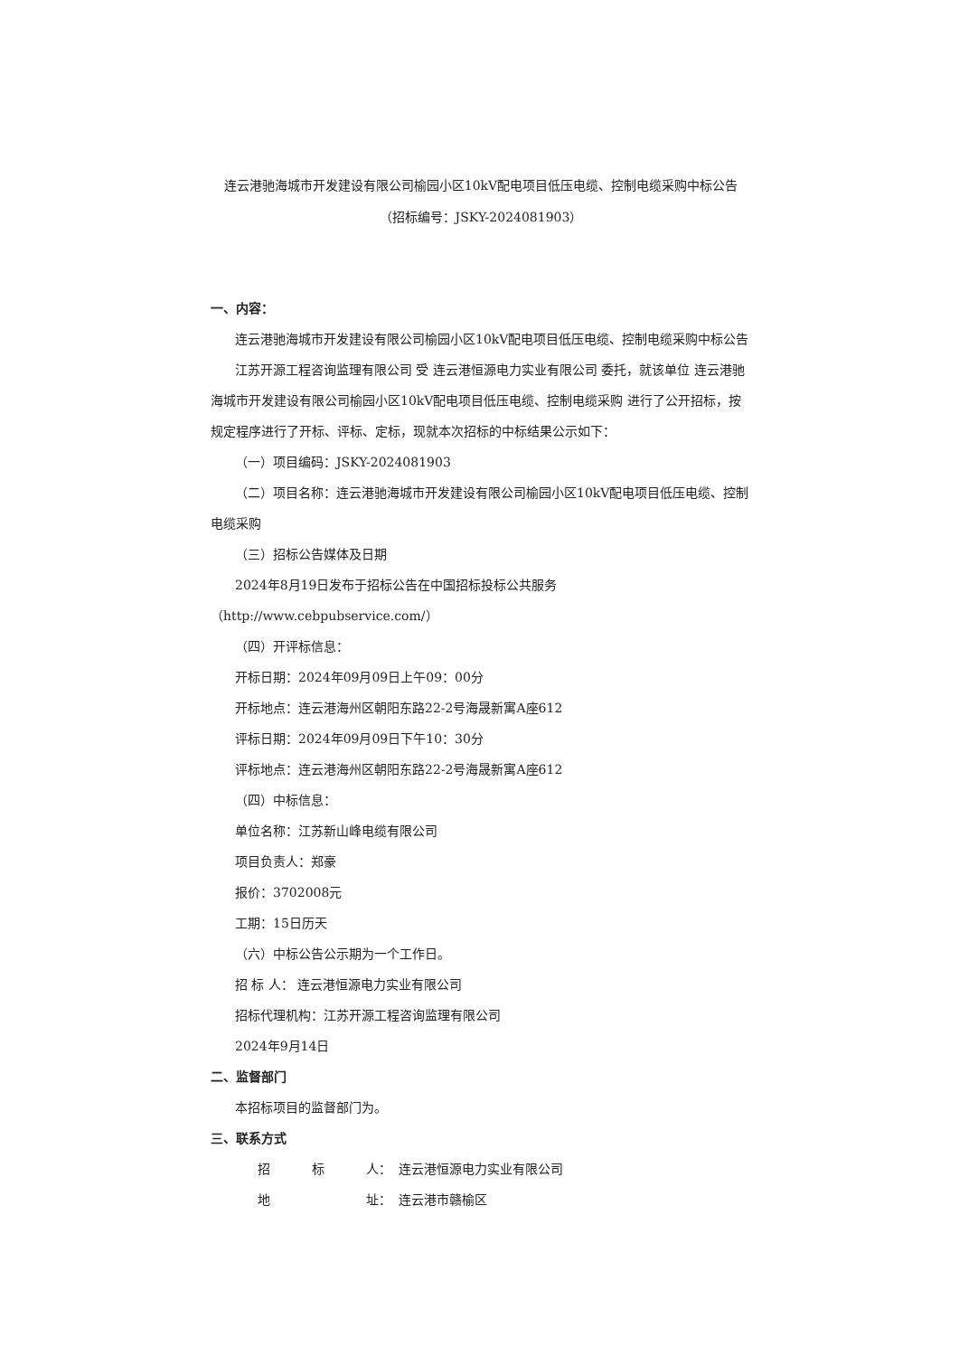连云港驰海城市开发建设有限公司榆园小区10kV配电项目低压电缆、控制电缆采购中标公告
（招标编号：JSKY-2024081903）
一、内容：
连云港驰海城市开发建设有限公司榆园小区10kV配电项目低压电缆、控制电缆采购中标公告
江苏开源工程咨询监理有限公司 受 连云港恒源电力实业有限公司 委托，就该单位 连云港驰海城市开发建设有限公司榆园小区10kV配电项目低压电缆、控制电缆采购 进行了公开招标，按规定程序进行了开标、评标、定标，现就本次招标的中标结果公示如下：
（一）项目编码：JSKY-2024081903
（二）项目名称：连云港驰海城市开发建设有限公司榆园小区10kV配电项目低压电缆、控制电缆采购
（三）招标公告媒体及日期
2024年8月19日发布于招标公告在中国招标投标公共服务（http://www.cebpubservice.com/）
（四）开评标信息：
开标日期：2024年09月09日上午09：00分
开标地点：连云港海州区朝阳东路22-2号海晟新寓A座612
评标日期：2024年09月09日下午10：30分
评标地点：连云港海州区朝阳东路22-2号海晟新寓A座612
（四）中标信息：
单位名称：江苏新山峰电缆有限公司
项目负责人：郑豪
报价：3702008元
工期：15日历天
（六）中标公告公示期为一个工作日。
招 标 人： 连云港恒源电力实业有限公司
招标代理机构：江苏开源工程咨询监理有限公司
2024年9月14日
二、监督部门
本招标项目的监督部门为。
三、联系方式
招 标 人： 连云港恒源电力实业有限公司
地 址： 连云港市赣榆区